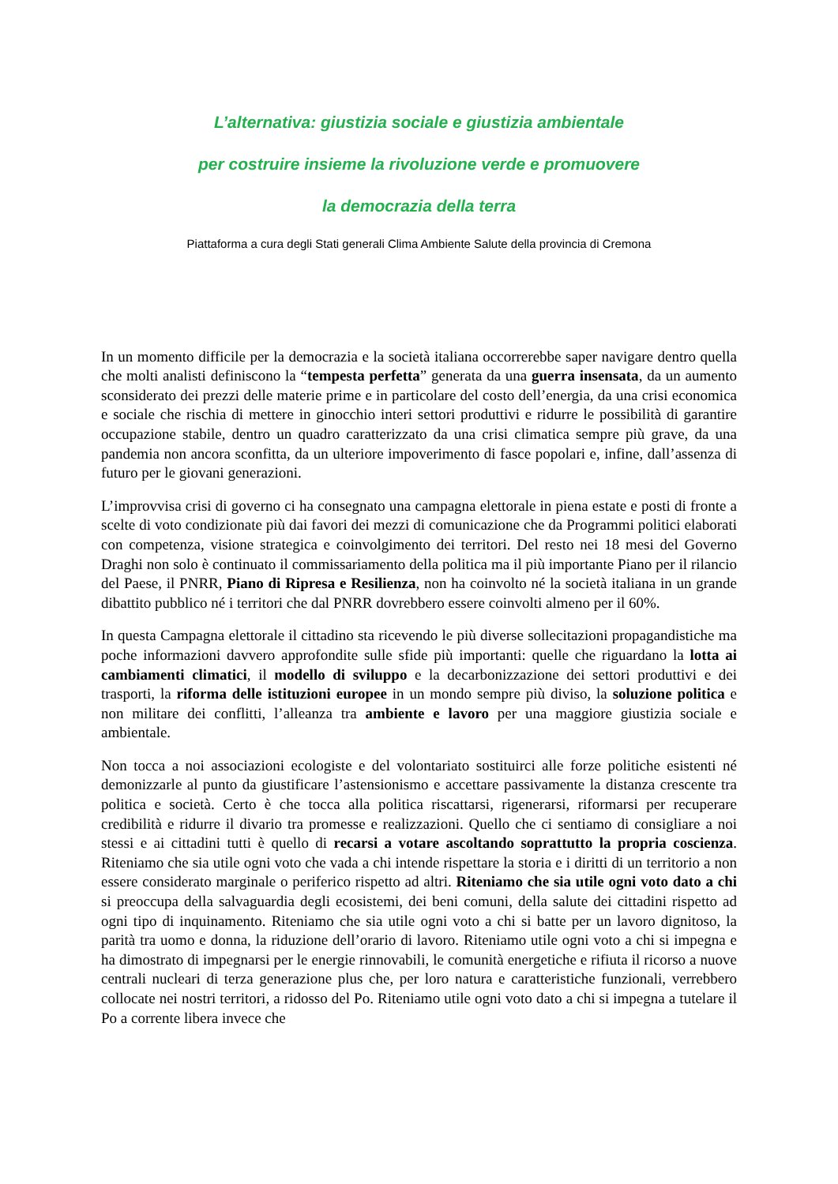L’alternativa: giustizia sociale e giustizia ambientale
per costruire insieme la rivoluzione verde e promuovere
la democrazia della terra
Piattaforma a cura degli Stati generali Clima Ambiente Salute della provincia di Cremona
In un momento difficile per la democrazia e la società italiana occorrerebbe saper navigare dentro quella che molti analisti definiscono la “tempesta perfetta” generata da una guerra insensata, da un aumento sconsiderato dei prezzi delle materie prime e in particolare del costo dell’energia, da una crisi economica e sociale che rischia di mettere in ginocchio interi settori produttivi e ridurre le possibilità di garantire occupazione stabile, dentro un quadro caratterizzato da una crisi climatica sempre più grave, da una pandemia non ancora sconfitta, da un ulteriore impoverimento di fasce popolari e, infine, dall’assenza di futuro per le giovani generazioni.
L’improvvisa crisi di governo ci ha consegnato una campagna elettorale in piena estate e posti di fronte a scelte di voto condizionate più dai favori dei mezzi di comunicazione che da Programmi politici elaborati con competenza, visione strategica e coinvolgimento dei territori. Del resto nei 18 mesi del Governo Draghi non solo è continuato il commissariamento della politica ma il più importante Piano per il rilancio del Paese, il PNRR, Piano di Ripresa e Resilienza, non ha coinvolto né la società italiana in un grande dibattito pubblico né i territori che dal PNRR dovrebbero essere coinvolti almeno per il 60%.
In questa Campagna elettorale il cittadino sta ricevendo le più diverse sollecitazioni propagandistiche ma poche informazioni davvero approfondite sulle sfide più importanti: quelle che riguardano la lotta ai cambiamenti climatici, il modello di sviluppo e la decarbonizzazione dei settori produttivi e dei trasporti, la riforma delle istituzioni europee in un mondo sempre più diviso, la soluzione politica e non militare dei conflitti, l’alleanza tra ambiente e lavoro per una maggiore giustizia sociale e ambientale.
Non tocca a noi associazioni ecologiste e del volontariato sostituirci alle forze politiche esistenti né demonizzarle al punto da giustificare l’astensionismo e accettare passivamente la distanza crescente tra politica e società. Certo è che tocca alla politica riscattarsi, rigenerarsi, riformarsi per recuperare credibilità e ridurre il divario tra promesse e realizzazioni. Quello che ci sentiamo di consigliare a noi stessi e ai cittadini tutti è quello di recarsi a votare ascoltando soprattutto la propria coscienza. Riteniamo che sia utile ogni voto che vada a chi intende rispettare la storia e i diritti di un territorio a non essere considerato marginale o periferico rispetto ad altri. Riteniamo che sia utile ogni voto dato a chi si preoccupa della salvaguardia degli ecosistemi, dei beni comuni, della salute dei cittadini rispetto ad ogni tipo di inquinamento. Riteniamo che sia utile ogni voto a chi si batte per un lavoro dignitoso, la parità tra uomo e donna, la riduzione dell’orario di lavoro. Riteniamo utile ogni voto a chi si impegna e ha dimostrato di impegnarsi per le energie rinnovabili, le comunità energetiche e rifiuta il ricorso a nuove centrali nucleari di terza generazione plus che, per loro natura e caratteristiche funzionali, verrebbero collocate nei nostri territori, a ridosso del Po. Riteniamo utile ogni voto dato a chi si impegna a tutelare il Po a corrente libera invece che